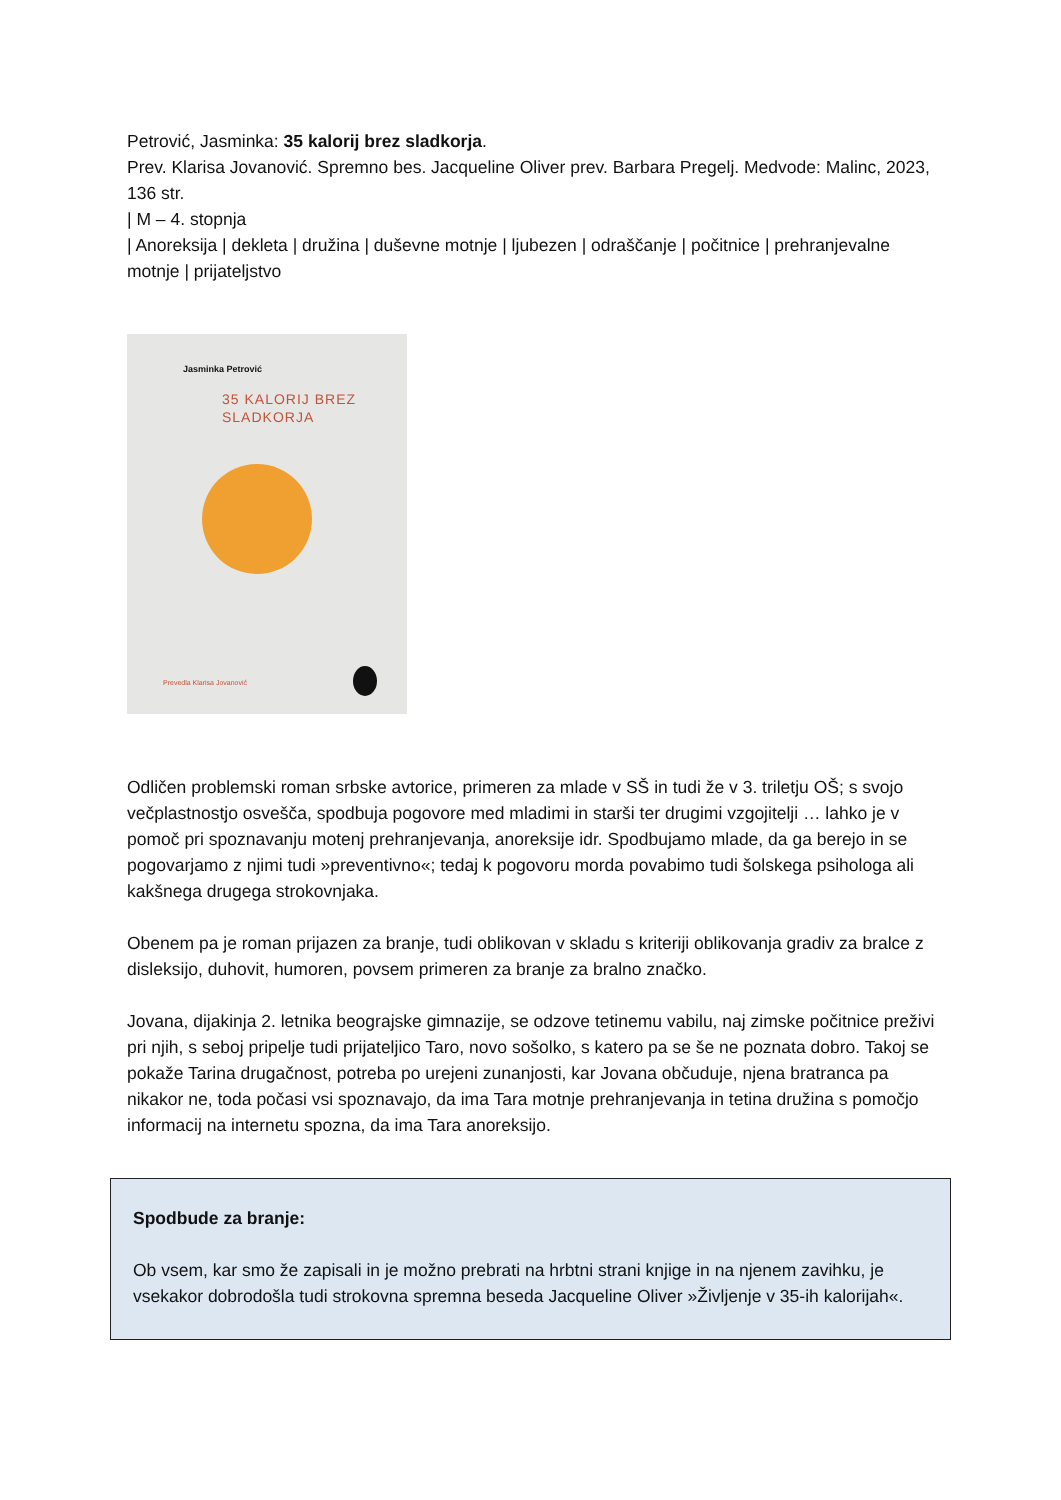Petrović, Jasminka: 35 kalorij brez sladkorja.
Prev. Klarisa Jovanović. Spremno bes. Jacqueline Oliver prev. Barbara Pregelj. Medvode: Malinc, 2023, 136 str.
| M – 4. stopnja
| Anoreksija | dekleta | družina | duševne motnje | ljubezen | odraščanje | počitnice | prehranjevalne motnje | prijateljstvo
Jasminka Petrović
35 KALORIJ BREZ
SLADKORJA
Prevedla Klarisa Jovanović
Odličen problemski roman srbske avtorice, primeren za mlade v SŠ in tudi že v 3. triletju OŠ; s svojo večplastnostjo osvešča, spodbuja pogovore med mladimi in starši ter drugimi vzgojitelji … lahko je v pomoč pri spoznavanju motenj prehranjevanja, anoreksije idr. Spodbujamo mlade, da ga berejo in se pogovarjamo z njimi tudi »preventivno«; tedaj k pogovoru morda povabimo tudi šolskega psihologa ali kakšnega drugega strokovnjaka.
Obenem pa je roman prijazen za branje, tudi oblikovan v skladu s kriteriji oblikovanja gradiv za bralce z disleksijo, duhovit, humoren, povsem primeren za branje za bralno značko.
Jovana, dijakinja 2. letnika beograjske gimnazije, se odzove tetinemu vabilu, naj zimske počitnice preživi pri njih, s seboj pripelje tudi prijateljico Taro, novo sošolko, s katero pa se še ne poznata dobro. Takoj se pokaže Tarina drugačnost, potreba po urejeni zunanjosti, kar Jovana občuduje, njena bratranca pa nikakor ne, toda počasi vsi spoznavajo, da ima Tara motnje prehranjevanja in tetina družina s pomočjo informacij na internetu spozna, da ima Tara anoreksijo.
Spodbude za branje:
Ob vsem, kar smo že zapisali in je možno prebrati na hrbtni strani knjige in na njenem zavihku, je vsekakor dobrodošla tudi strokovna spremna beseda Jacqueline Oliver »Življenje v 35-ih kalorijah«.